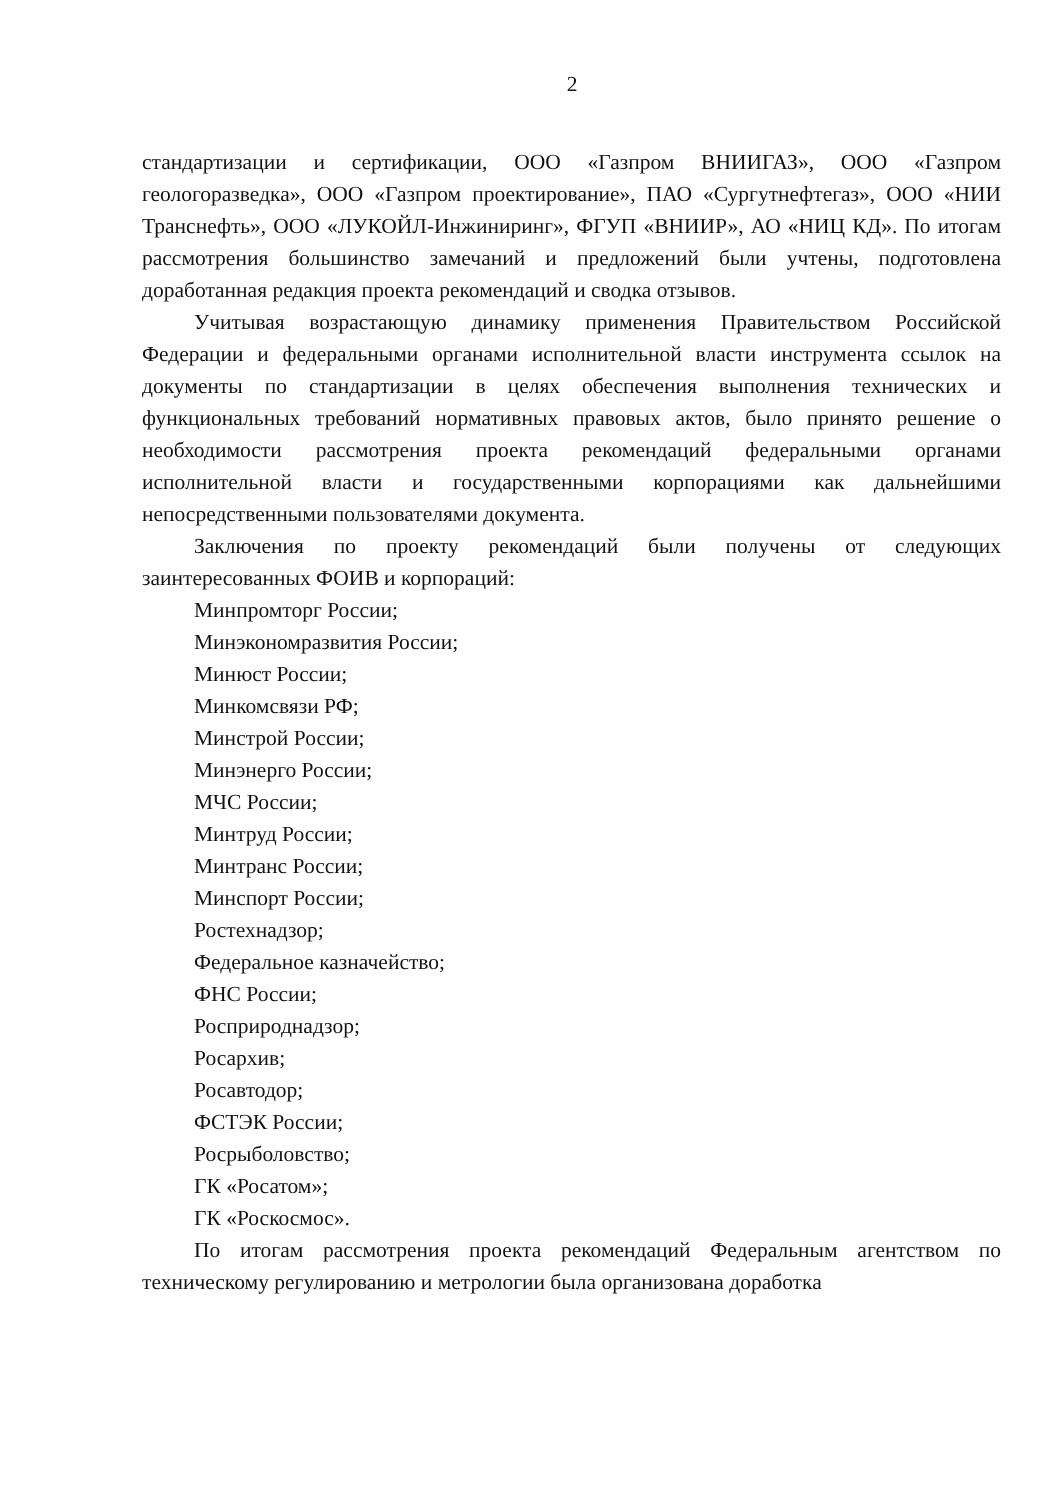2
стандартизации и сертификации, ООО «Газпром ВНИИГАЗ», ООО «Газпром геологоразведка», ООО «Газпром проектирование», ПАО «Сургутнефтегаз», ООО «НИИ Транснефть», ООО «ЛУКОЙЛ-Инжиниринг», ФГУП «ВНИИР», АО «НИЦ КД». По итогам рассмотрения большинство замечаний и предложений были учтены, подготовлена доработанная редакция проекта рекомендаций и сводка отзывов.
Учитывая возрастающую динамику применения Правительством Российской Федерации и федеральными органами исполнительной власти инструмента ссылок на документы по стандартизации в целях обеспечения выполнения технических и функциональных требований нормативных правовых актов, было принято решение о необходимости рассмотрения проекта рекомендаций федеральными органами исполнительной власти и государственными корпорациями как дальнейшими непосредственными пользователями документа.
Заключения по проекту рекомендаций были получены от следующих заинтересованных ФОИВ и корпораций:
Минпромторг России;
Минэкономразвития России;
Минюст России;
Минкомсвязи РФ;
Минстрой России;
Минэнерго России;
МЧС России;
Минтруд России;
Минтранс России;
Минспорт России;
Ростехнадзор;
Федеральное казначейство;
ФНС России;
Росприроднадзор;
Росархив;
Росавтодор;
ФСТЭК России;
Росрыболовство;
ГК «Росатом»;
ГК «Роскосмос».
По итогам рассмотрения проекта рекомендаций Федеральным агентством по техническому регулированию и метрологии была организована доработка